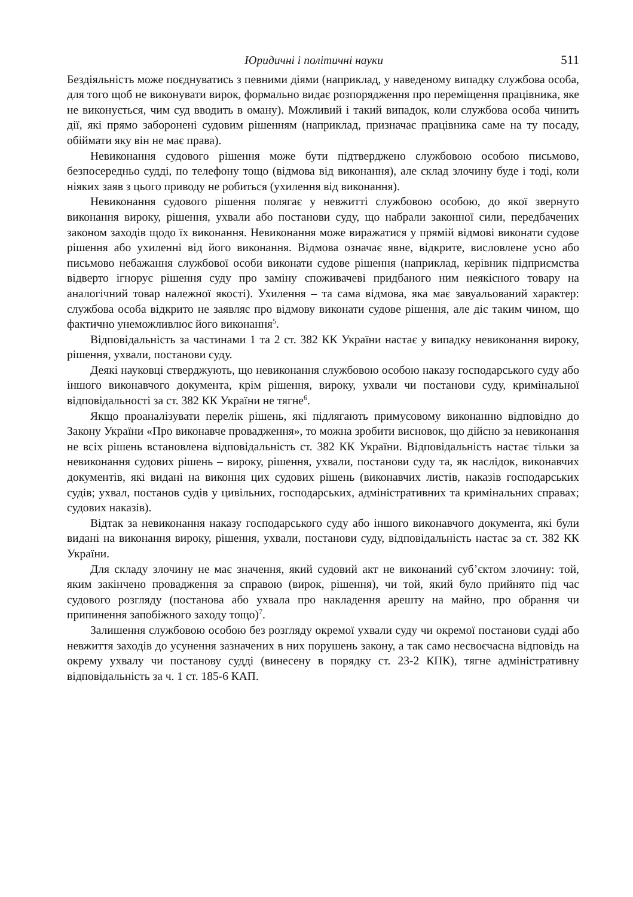Юридичні і політичні науки 511
Бездіяльність може поєднуватись з певними діями (наприклад, у наведеному випадку службова особа, для того щоб не виконувати вирок, формально видає розпорядження про переміщення працівника, яке не виконується, чим суд вводить в оману). Можливий і такий випадок, коли службова особа чинить дії, які прямо заборонені судовим рішенням (наприклад, призначає працівника саме на ту посаду, обіймати яку він не має права).
Невиконання судового рішення може бути підтверджено службовою особою письмово, безпосередньо судді, по телефону тощо (відмова від виконання), але склад злочину буде і тоді, коли ніяких заяв з цього приводу не робиться (ухилення від виконання).
Невиконання судового рішення полягає у невжитті службовою особою, до якої звернуто виконання вироку, рішення, ухвали або постанови суду, що набрали законної сили, передбачених законом заходів щодо їх виконання. Невиконання може виражатися у прямій відмові виконати судове рішення або ухиленні від його виконання. Відмова означає явне, відкрите, висловлене усно або письмово небажання службової особи виконати судове рішення (наприклад, керівник підприємства відверто ігнорує рішення суду про заміну споживачеві придбаного ним неякісного товару на аналогічний товар належної якості). Ухилення – та сама відмова, яка має завуальований характер: службова особа відкрито не заявляє про відмову виконати судове рішення, але діє таким чином, що фактично унеможливлює його виконання<sup>5</sup>.
Відповідальність за частинами 1 та 2 ст. 382 КК України настає у випадку невиконання вироку, рішення, ухвали, постанови суду.
Деякі науковці стверджують, що невиконання службовою особою наказу господарського суду або іншого виконавчого документа, крім рішення, вироку, ухвали чи постанови суду, кримінальної відповідальності за ст. 382 КК України не тягне<sup>6</sup>.
Якщо проаналізувати перелік рішень, які підлягають примусовому виконанню відповідно до Закону України «Про виконавче провадження», то можна зробити висновок, що дійсно за невиконання не всіх рішень встановлена відповідальність ст. 382 КК України. Відповідальність настає тільки за невиконання судових рішень – вироку, рішення, ухвали, постанови суду та, як наслідок, виконавчих документів, які видані на виконня цих судових рішень (виконавчих листів, наказів господарських судів; ухвал, постанов судів у цивільних, господарських, адміністративних та кримінальних справах; судових наказів).
Відтак за невиконання наказу господарського суду або іншого виконавчого документа, які були видані на виконання вироку, рішення, ухвали, постанови суду, відповідальність настає за ст. 382 КК України.
Для складу злочину не має значення, який судовий акт не виконаний суб’єктом злочину: той, яким закінчено провадження за справою (вирок, рішення), чи той, який було прийнято під час судового розгляду (постанова або ухвала про накладення арешту на майно, про обрання чи припинення запобіжного заходу тощо)<sup>7</sup>.
Залишення службовою особою без розгляду окремої ухвали суду чи окремої постанови судді або невжиття заходів до усунення зазначених в них порушень закону, а так само несвоєчасна відповідь на окрему ухвалу чи постанову судді (винесену в порядку ст. 23-2 КПК), тягне адміністративну відповідальність за ч. 1 ст. 185-6 КАП.